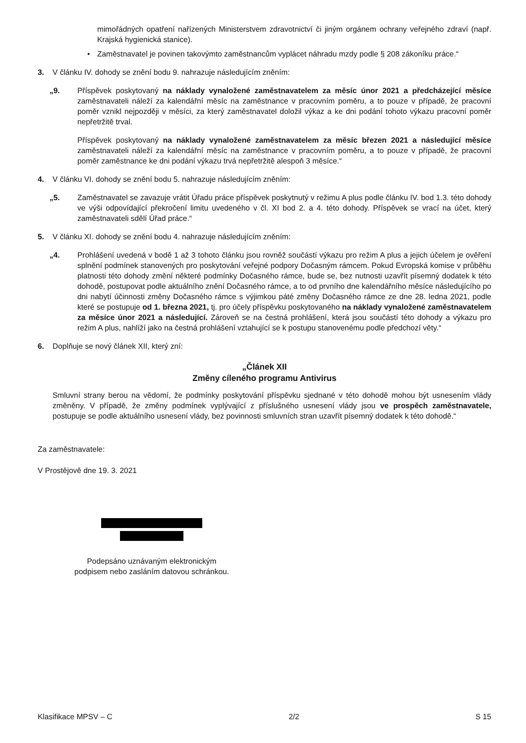mimořádných opatření nařízených Ministerstvem zdravotnictví či jiným orgánem ochrany veřejného zdraví (např. Krajská hygienická stanice).
• Zaměstnavatel je povinen takovýmto zaměstnancům vyplácet náhradu mzdy podle § 208 zákoníku práce.“
3. V článku IV. dohody se znění bodu 9. nahrazuje následujícím zněním:
„9. Příspěvek poskytovaný na náklady vynaložené zaměstnavatelem za měsíc únor 2021 a předcházející měsíce zaměstnavateli náleží za kalendářní měsíc na zaměstnance v pracovním poměru, a to pouze v případě, že pracovní poměr vznikl nejpozději v měsíci, za který zaměstnavatel doložil výkaz a ke dni podání tohoto výkazu pracovní poměr nepřetržitě trval.
Příspěvek poskytovaný na náklady vynaložené zaměstnavatelem za měsíc březen 2021 a následující měsíce zaměstnavateli náleží za kalendářní měsíc na zaměstnance v pracovním poměru, a to pouze v případě, že pracovní poměr zaměstnance ke dni podání výkazu trvá nepřetržitě alespoň 3 měsíce.“
4. V článku VI. dohody se znění bodu 5. nahrazuje následujícím zněním:
„5. Zaměstnavatel se zavazuje vrátit Úřadu práce příspěvek poskytnutý v režimu A plus podle článku IV. bod 1.3. této dohody ve výši odpovídající překročení limitu uvedeného v čl. XI bod 2. a 4. této dohody. Příspěvek se vrací na účet, který zaměstnavateli sdělí Úřad práce.“
5. V článku XI. dohody se znění bodu 4. nahrazuje následujícím zněním:
„4. Prohlášení uvedená v bodě 1 až 3 tohoto článku jsou rovněž součástí výkazu pro režim A plus a jejich účelem je ověření splnění podmínek stanovených pro poskytování veřejné podpory Dočasným rámcem. Pokud Evropská komise v průběhu platnosti této dohody změní některé podmínky Dočasného rámce, bude se, bez nutnosti uzavřít písemný dodatek k této dohodě, postupovat podle aktuálního znění Dočasného rámce, a to od prvního dne kalendářního měsíce následujícího po dni nabytí účinnosti změny Dočasného rámce s výjimkou páté změny Dočasného rámce ze dne 28. ledna 2021, podle které se postupuje od 1. března 2021, tj. pro účely příspěvku poskytovaného na náklady vynaložené zaměstnavatelem za měsíce únor 2021 a následující. Zároveň se na čestná prohlášení, která jsou součástí této dohody a výkazu pro režim A plus, nahlíží jako na čestná prohlášení vztahující se k postupu stanovenému podle předchozí věty.“
6. Doplňuje se nový článek XII, který zní:
„Článek XII
Změny cíleného programu Antivirus
Smluvní strany berou na vědomí, že podmínky poskytování příspěvku sjednané v této dohodě mohou být usnesením vlády změněny. V případě, že změny podmínek vyplývající z příslušného usnesení vlády jsou ve prospěch zaměstnavatele, postupuje se podle aktuálního usnesení vlády, bez povinnosti smluvních stran uzavřít písemný dodatek k této dohodě.“
Za zaměstnavatele:
V Prostějově dne 19. 3. 2021
Podepsáno uznávaným elektronickým
podpisem nebo zasláním datovou schránkou.
Klasifikace MPSV – C 2/2 S 15